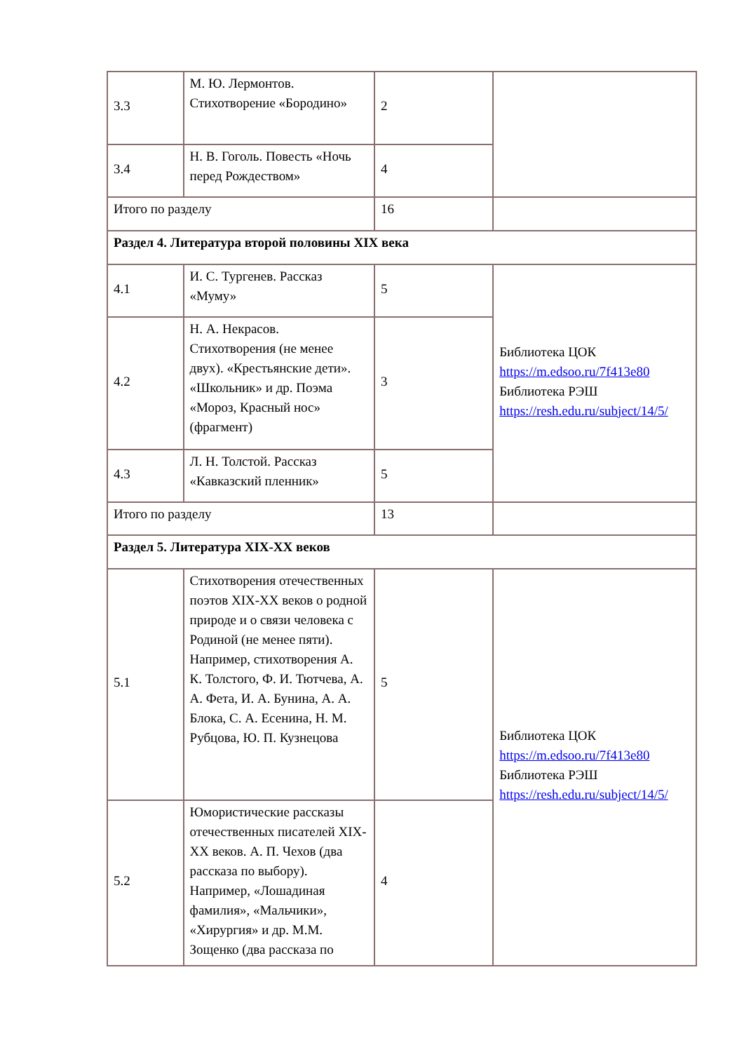| 3.3 | М. Ю. Лермонтов. Стихотворение «Бородино» | 2 | |
| 3.4 | Н. В. Гоголь. Повесть «Ночь перед Рождеством» | 4 | |
| Итого по разделу | | 16 | |
| Раздел 4. Литература второй половины XIX века | | | |
| 4.1 | И. С. Тургенев. Рассказ «Муму» | 5 | Библиотека ЦОК https://m.edsoo.ru/7f413e80 Библиотека РЭШ https://resh.edu.ru/subject/14/5/ |
| 4.2 | Н. А. Некрасов. Стихотворения (не менее двух). «Крестьянские дети». «Школьник» и др. Поэма «Мороз, Красный нос» (фрагмент) | 3 | |
| 4.3 | Л. Н. Толстой. Рассказ «Кавказский пленник» | 5 | |
| Итого по разделу | | 13 | |
| Раздел 5. Литература XIX-XX веков | | | |
| 5.1 | Стихотворения отечественных поэтов XIX-XX веков о родной природе и о связи человека с Родиной (не менее пяти). Например, стихотворения А. К. Толстого, Ф. И. Тютчева, А. А. Фета, И. А. Бунина, А. А. Блока, С. А. Есенина, Н. М. Рубцова, Ю. П. Кузнецова | 5 | Библиотека ЦОК https://m.edsoo.ru/7f413e80 Библиотека РЭШ https://resh.edu.ru/subject/14/5/ |
| 5.2 | Юмористические рассказы отечественных писателей XIX-XX веков. А. П. Чехов (два рассказа по выбору). Например, «Лошадиная фамилия», «Мальчики», «Хирургия» и др. М.М. Зощенко (два рассказа по | 4 | |